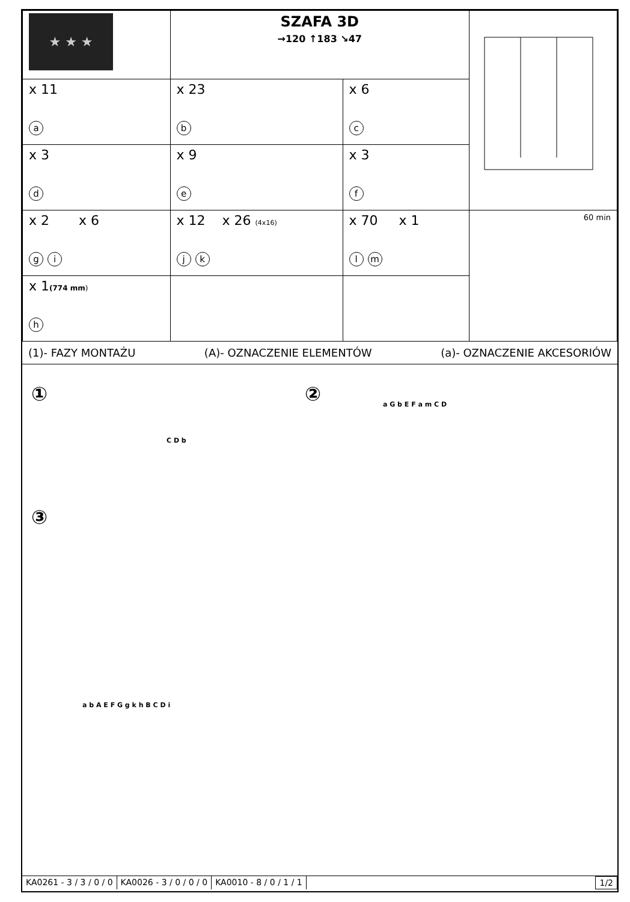| ★ ★ ★ | SZAFA 3D →120 ↑183 ↘47 | | |
| x 11 a | x 23 b | x 6 c | |
| x 3 d | x 9 e | x 3 f | |
| x 2 x 6 g i | x 12 x 26 (4x16) j k | x 70 x 1 l m | 60 min |
| x 1 (774 mm ) h | | | |
(1)- FAZY MONTAŻU (A)- OZNACZENIE ELEMENTÓW (a)- OZNACZENIE AKCESORIÓW
① ②
③
C D b
a G b E F a m C D
a b A E F G g k h B C D i
KA0261 - 3 / 3 / 0 / 0 KA0026 - 3 / 0 / 0 / 0 KA0010 - 8 / 0 / 1 / 1 1/2